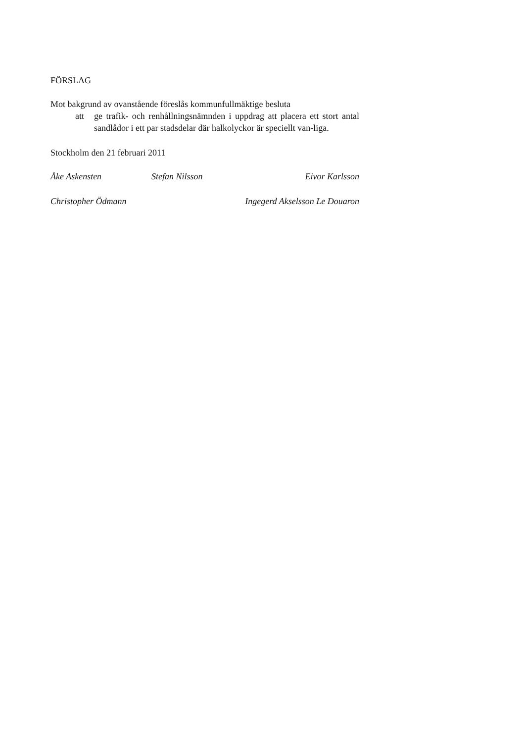FÖRSLAG
Mot bakgrund av ovanstående föreslås kommunfullmäktige besluta
att ge trafik- och renhållningsnämnden i uppdrag att placera ett stort antal sandlådor i ett par stadsdelar där halkolyckor är speciellt van-liga.
Stockholm den 21 februari 2011
Åke Askensten Stefan Nilsson Eivor Karlsson
Christopher Ödmann Ingegerd Akselsson Le Douaron